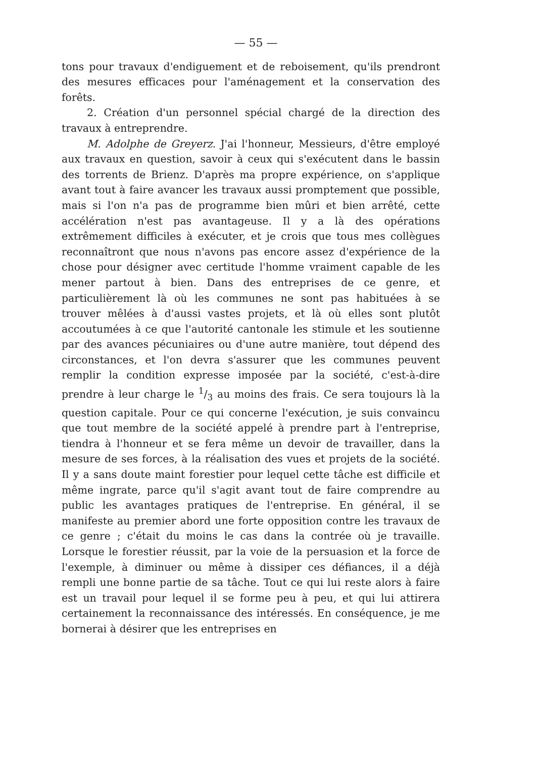— 55 —
tons pour travaux d'endiguement et de reboisement, qu'ils prendront des mesures efficaces pour l'aménagement et la conservation des forêts.
2. Création d'un personnel spécial chargé de la direction des travaux à entreprendre.
M. Adolphe de Greyerz. J'ai l'honneur, Messieurs, d'être employé aux travaux en question, savoir à ceux qui s'exécutent dans le bassin des torrents de Brienz. D'après ma propre expérience, on s'applique avant tout à faire avancer les travaux aussi promptement que possible, mais si l'on n'a pas de programme bien mûri et bien arrêté, cette accélération n'est pas avantageuse. Il y a là des opérations extrêmement difficiles à exécuter, et je crois que tous mes collègues reconnaîtront que nous n'avons pas encore assez d'expérience de la chose pour désigner avec certitude l'homme vraiment capable de les mener partout à bien. Dans des entreprises de ce genre, et particulièrement là où les communes ne sont pas habituées à se trouver mêlées à d'aussi vastes projets, et là où elles sont plutôt accoutumées à ce que l'autorité cantonale les stimule et les soutienne par des avances pécuniaires ou d'une autre manière, tout dépend des circonstances, et l'on devra s'assurer que les communes peuvent remplir la condition expresse imposée par la société, c'est-à-dire prendre à leur charge le 1/3 au moins des frais. Ce sera toujours là la question capitale. Pour ce qui concerne l'exécution, je suis convaincu que tout membre de la société appelé à prendre part à l'entreprise, tiendra à l'honneur et se fera même un devoir de travailler, dans la mesure de ses forces, à la réalisation des vues et projets de la société. Il y a sans doute maint forestier pour lequel cette tâche est difficile et même ingrate, parce qu'il s'agit avant tout de faire comprendre au public les avantages pratiques de l'entreprise. En général, il se manifeste au premier abord une forte opposition contre les travaux de ce genre ; c'était du moins le cas dans la contrée où je travaille. Lorsque le forestier réussit, par la voie de la persuasion et la force de l'exemple, à diminuer ou même à dissiper ces défiances, il a déjà rempli une bonne partie de sa tâche. Tout ce qui lui reste alors à faire est un travail pour lequel il se forme peu à peu, et qui lui attirera certainement la reconnaissance des intéressés. En conséquence, je me bornerai à désirer que les entreprises en